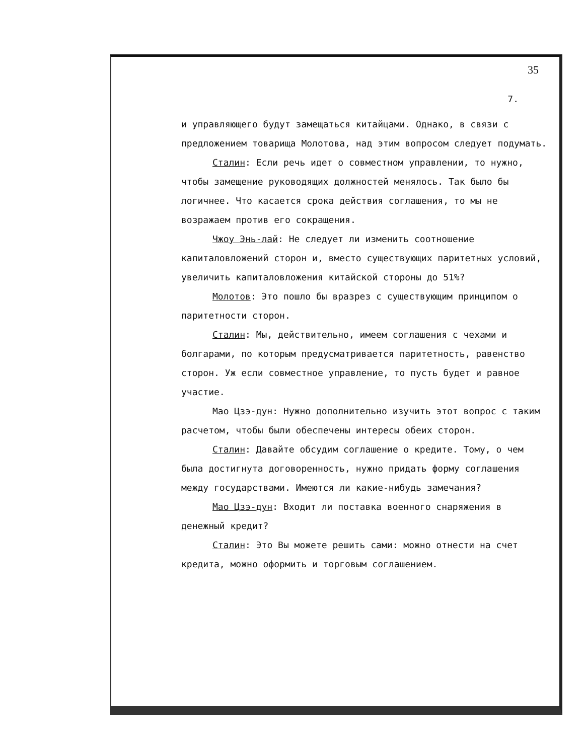35
7.
и управляющего будут замещаться китайцами. Однако, в связи с предложением товарища Молотова, над этим вопросом следует подумать.
Сталин: Если речь идет о совместном управлении, то нужно, чтобы замещение руководящих должностей менялось. Так было бы логичнее. Что касается срока действия соглашения, то мы не возражаем против его сокращения.
Чжоу Энь-лай: Не следует ли изменить соотношение капиталовложений сторон и, вместо существующих паритетных условий, увеличить капиталовложения китайской стороны до 51%?
Молотов: Это пошло бы вразрез с существующим принципом о паритетности сторон.
Сталин: Мы, действительно, имеем соглашения с чехами и болгарами, по которым предусматривается паритетность, равенство сторон. Уж если совместное управление, то пусть будет и равное участие.
Мао Цзэ-дун: Нужно дополнительно изучить этот вопрос с таким расчетом, чтобы были обеспечены интересы обеих сторон.
Сталин: Давайте обсудим соглашение о кредите. Тому, о чем была достигнута договоренность, нужно придать форму соглашения между государствами. Имеются ли какие-нибудь замечания?
Мао Цзэ-дун: Входит ли поставка военного снаряжения в денежный кредит?
Сталин: Это Вы можете решить сами: можно отнести на счет кредита, можно оформить и торговым соглашением.